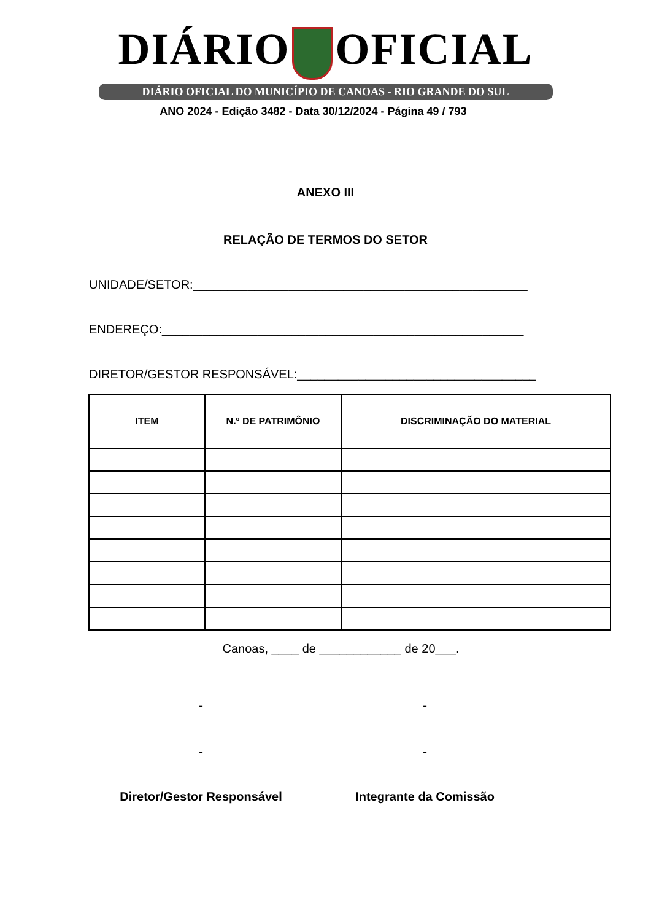DIÁRIO OFICIAL
DIÁRIO OFICIAL DO MUNICÍPIO DE CANOAS - RIO GRANDE DO SUL
ANO 2024 - Edição 3482 - Data 30/12/2024 - Página 49 / 793
ANEXO III
RELAÇÃO DE TERMOS DO SETOR
UNIDADE/SETOR:_________________________________________________
ENDEREÇO:_____________________________________________________
DIRETOR/GESTOR RESPONSÁVEL:___________________________________
| ITEM | N.º DE PATRIMÔNIO | DISCRIMINAÇÃO DO MATERIAL |
| --- | --- | --- |
Canoas, ____ de ____________ de 20___.
- -
- -
Diretor/Gestor Responsável Integrante da Comissão